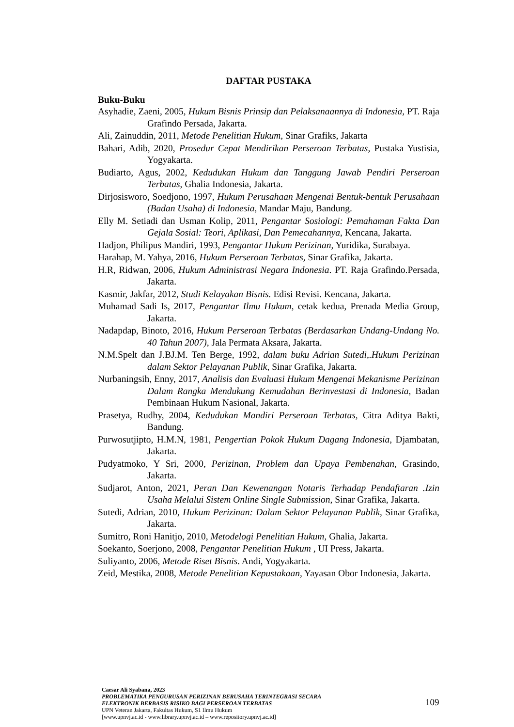DAFTAR PUSTAKA
Buku-Buku
Asyhadie, Zaeni, 2005, Hukum Bisnis Prinsip dan Pelaksanaannya di Indonesia, PT. Raja Grafindo Persada, Jakarta.
Ali, Zainuddin, 2011, Metode Penelitian Hukum, Sinar Grafiks, Jakarta
Bahari, Adib, 2020, Prosedur Cepat Mendirikan Perseroan Terbatas, Pustaka Yustisia, Yogyakarta.
Budiarto, Agus, 2002, Kedudukan Hukum dan Tanggung Jawab Pendiri Perseroan Terbatas, Ghalia Indonesia, Jakarta.
Dirjosisworo, Soedjono, 1997, Hukum Perusahaan Mengenai Bentuk-bentuk Perusahaan (Badan Usaha) di Indonesia, Mandar Maju, Bandung.
Elly M. Setiadi dan Usman Kolip, 2011, Pengantar Sosiologi: Pemahaman Fakta Dan Gejala Sosial: Teori, Aplikasi, Dan Pemecahannya, Kencana, Jakarta.
Hadjon, Philipus Mandiri, 1993, Pengantar Hukum Perizinan, Yuridika, Surabaya.
Harahap, M. Yahya, 2016, Hukum Perseroan Terbatas, Sinar Grafika, Jakarta.
H.R, Ridwan, 2006, Hukum Administrasi Negara Indonesia. PT. Raja Grafindo.Persada, Jakarta.
Kasmir, Jakfar, 2012, Studi Kelayakan Bisnis. Edisi Revisi. Kencana, Jakarta.
Muhamad Sadi Is, 2017, Pengantar Ilmu Hukum, cetak kedua, Prenada Media Group, Jakarta.
Nadapdap, Binoto, 2016, Hukum Perseroan Terbatas (Berdasarkan Undang-Undang No. 40 Tahun 2007), Jala Permata Aksara, Jakarta.
N.M.Spelt dan J.BJ.M. Ten Berge, 1992, dalam buku Adrian Sutedi,.Hukum Perizinan dalam Sektor Pelayanan Publik, Sinar Grafika, Jakarta.
Nurbaningsih, Enny, 2017, Analisis dan Evaluasi Hukum Mengenai Mekanisme Perizinan Dalam Rangka Mendukung Kemudahan Berinvestasi di Indonesia, Badan Pembinaan Hukum Nasional, Jakarta.
Prasetya, Rudhy, 2004, Kedudukan Mandiri Perseroan Terbatas, Citra Aditya Bakti, Bandung.
Purwosutjipto, H.M.N, 1981, Pengertian Pokok Hukum Dagang Indonesia, Djambatan, Jakarta.
Pudyatmoko, Y Sri, 2000, Perizinan, Problem dan Upaya Pembenahan, Grasindo, Jakarta.
Sudjarot, Anton, 2021, Peran Dan Kewenangan Notaris Terhadap Pendaftaran .Izin Usaha Melalui Sistem Online Single Submission, Sinar Grafika, Jakarta.
Sutedi, Adrian, 2010, Hukum Perizinan: Dalam Sektor Pelayanan Publik, Sinar Grafika, Jakarta.
Sumitro, Roni Hanitjo, 2010, Metodelogi Penelitian Hukum, Ghalia, Jakarta.
Soekanto, Soerjono, 2008, Pengantar Penelitian Hukum , UI Press, Jakarta.
Suliyanto, 2006, Metode Riset Bisnis. Andi, Yogyakarta.
Zeid, Mestika, 2008, Metode Penelitian Kepustakaan, Yayasan Obor Indonesia, Jakarta.
Caesar Ali Syabana, 2023
PROBLEMATIKA PENGURUSAN PERIZINAN BERUSAHA TERINTEGRASI SECARA
ELEKTRONIK BERBASIS RISIKO BAGI PERSEROAN TERBATAS
UPN Veteran Jakarta, Fakultas Hukum, S1 Ilmu Hukum
[www.upnvj.ac.id - www.library.upnvj.ac.id – www.repository.upnvj.ac.id]
109